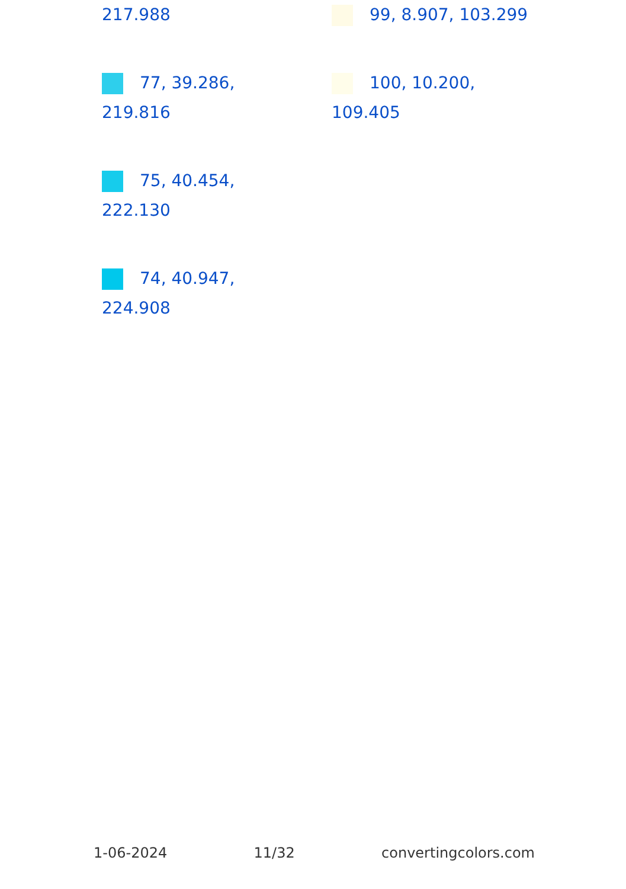217.988
77, 39.286,
219.816
75, 40.454,
222.130
74, 40.947,
224.908
99, 8.907, 103.299
100, 10.200,
109.405
1-06-2024 11/32 convertingcolors.com